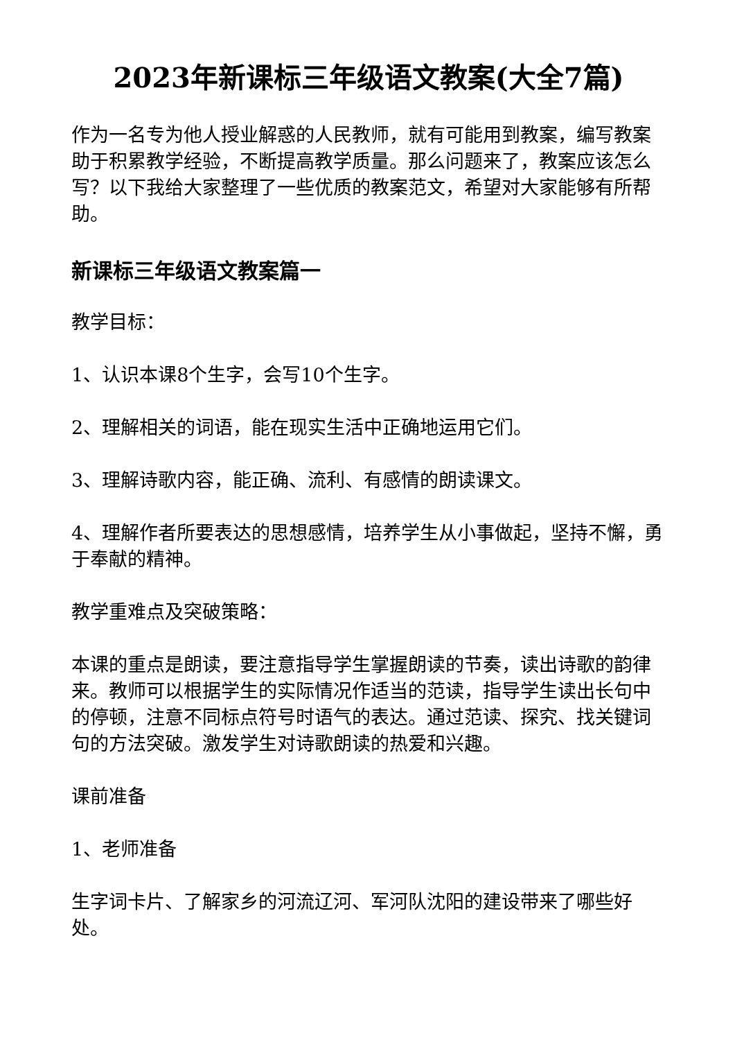2023年新课标三年级语文教案(大全7篇)
作为一名专为他人授业解惑的人民教师，就有可能用到教案，编写教案助于积累教学经验，不断提高教学质量。那么问题来了，教案应该怎么写？以下我给大家整理了一些优质的教案范文，希望对大家能够有所帮助。
新课标三年级语文教案篇一
教学目标：
1、认识本课8个生字，会写10个生字。
2、理解相关的词语，能在现实生活中正确地运用它们。
3、理解诗歌内容，能正确、流利、有感情的朗读课文。
4、理解作者所要表达的思想感情，培养学生从小事做起，坚持不懈，勇于奉献的精神。
教学重难点及突破策略：
本课的重点是朗读，要注意指导学生掌握朗读的节奏，读出诗歌的韵律来。教师可以根据学生的实际情况作适当的范读，指导学生读出长句中的停顿，注意不同标点符号时语气的表达。通过范读、探究、找关键词句的方法突破。激发学生对诗歌朗读的热爱和兴趣。
课前准备
1、老师准备
生字词卡片、了解家乡的河流辽河、军河队沈阳的建设带来了哪些好处。